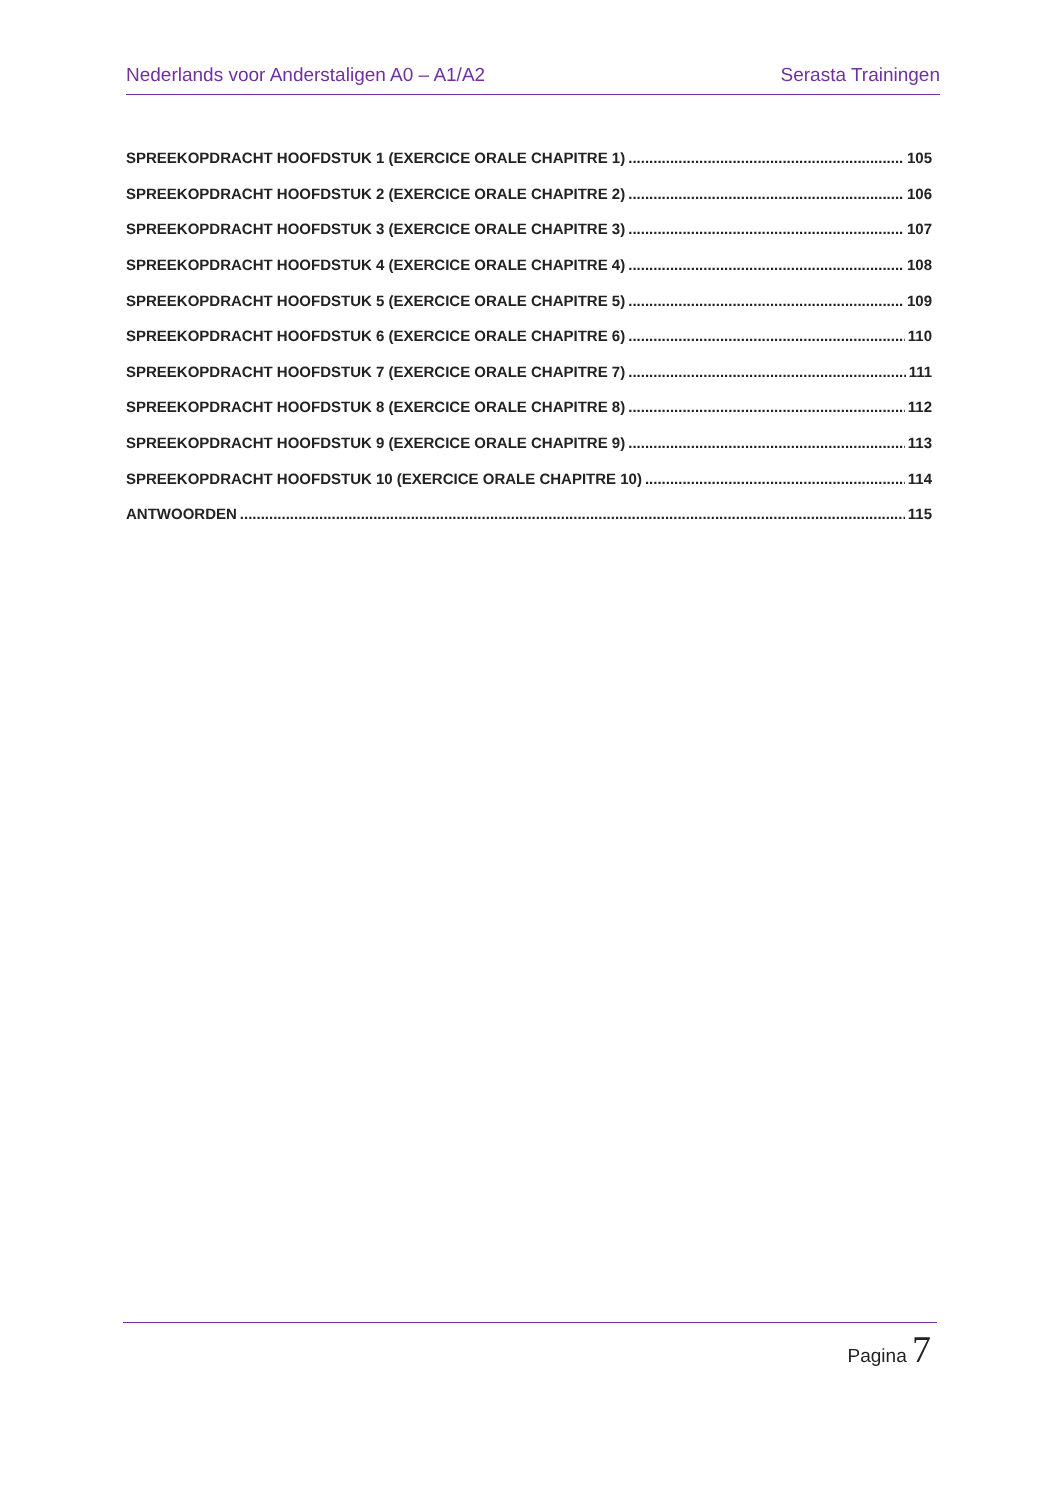Nederlands voor Anderstaligen A0 – A1/A2 Serasta Trainingen
SPREEKOPDRACHT HOOFDSTUK 1 (EXERCICE ORALE CHAPITRE 1) 105
SPREEKOPDRACHT HOOFDSTUK 2 (EXERCICE ORALE CHAPITRE 2) 106
SPREEKOPDRACHT HOOFDSTUK 3 (EXERCICE ORALE CHAPITRE 3) 107
SPREEKOPDRACHT HOOFDSTUK 4 (EXERCICE ORALE CHAPITRE 4) 108
SPREEKOPDRACHT HOOFDSTUK 5 (EXERCICE ORALE CHAPITRE 5) 109
SPREEKOPDRACHT HOOFDSTUK 6 (EXERCICE ORALE CHAPITRE 6) 110
SPREEKOPDRACHT HOOFDSTUK 7 (EXERCICE ORALE CHAPITRE 7) 111
SPREEKOPDRACHT HOOFDSTUK 8 (EXERCICE ORALE CHAPITRE 8) 112
SPREEKOPDRACHT HOOFDSTUK 9 (EXERCICE ORALE CHAPITRE 9) 113
SPREEKOPDRACHT HOOFDSTUK 10 (EXERCICE ORALE CHAPITRE 10) 114
ANTWOORDEN 115
Pagina 7